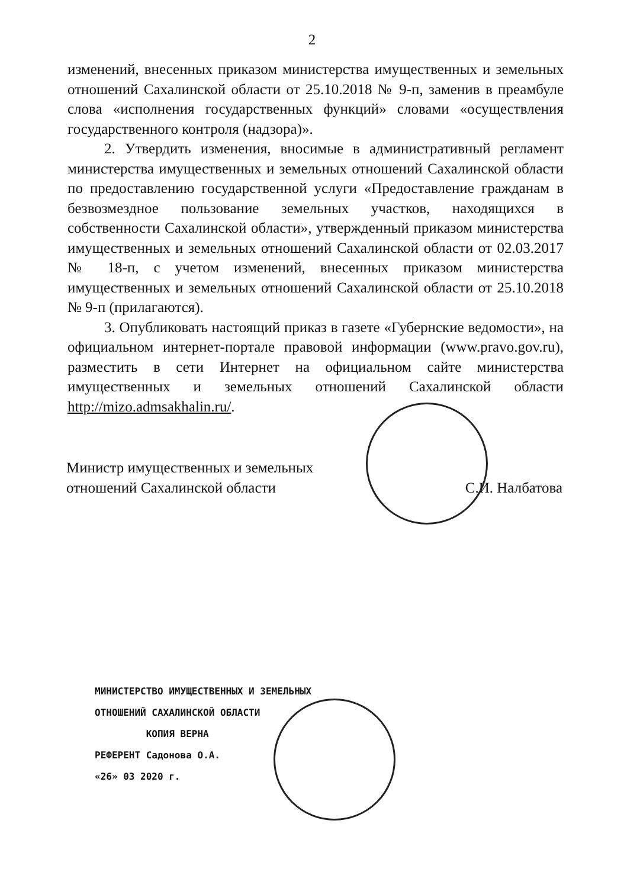2
изменений, внесенных приказом министерства имущественных и земельных отношений Сахалинской области от 25.10.2018 № 9-п, заменив в преамбуле слова «исполнения государственных функций» словами «осуществления государственного контроля (надзора)».
2. Утвердить изменения, вносимые в административный регламент министерства имущественных и земельных отношений Сахалинской области по предоставлению государственной услуги «Предоставление гражданам в безвозмездное пользование земельных участков, находящихся в собственности Сахалинской области», утвержденный приказом министерства имущественных и земельных отношений Сахалинской области от 02.03.2017 № 18-п, с учетом изменений, внесенных приказом министерства имущественных и земельных отношений Сахалинской области от 25.10.2018 № 9-п (прилагаются).
3. Опубликовать настоящий приказ в газете «Губернские ведомости», на официальном интернет-портале правовой информации (www.pravo.gov.ru), разместить в сети Интернет на официальном сайте министерства имущественных и земельных отношений Сахалинской области http://mizo.admsakhalin.ru/.
Министр имущественных и земельных
отношений Сахалинской области
С.И. Налбатова
МИНИСТЕРСТВО ИМУЩЕСТВЕННЫХ И ЗЕМЕЛЬНЫХ
ОТНОШЕНИЙ САХАЛИНСКОЙ ОБЛАСТИ
КОПИЯ ВЕРНА
РЕФЕРЕНТ Садонова О.А.
«26» 03 2020 г.